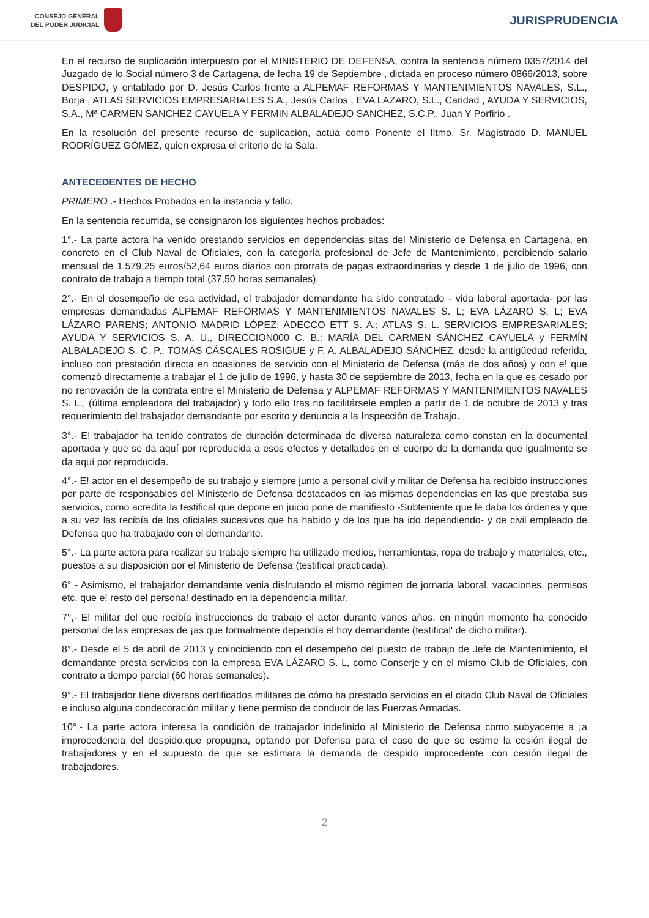CONSEJO GENERAL
DEL PODER JUDICIAL
JURISPRUDENCIA
En el recurso de suplicación interpuesto por el MINISTERIO DE DEFENSA, contra la sentencia número 0357/2014 del Juzgado de lo Social número 3 de Cartagena, de fecha 19 de Septiembre , dictada en proceso número 0866/2013, sobre DESPIDO, y entablado por D. Jesús Carlos frente a ALPEMAF REFORMAS Y MANTENIMIENTOS NAVALES, S.L., Borja , ATLAS SERVICIOS EMPRESARIALES S.A., Jesús Carlos , EVA LAZARO, S.L., Caridad , AYUDA Y SERVICIOS, S.A., Mª CARMEN SANCHEZ CAYUELA Y FERMIN ALBALADEJO SANCHEZ, S.C.P., Juan Y Porfirio .
En la resolución del presente recurso de suplicación, actúa como Ponente el Iltmo. Sr. Magistrado D. MANUEL RODRÍGUEZ GÓMEZ, quien expresa el criterio de la Sala.
ANTECEDENTES DE HECHO
PRIMERO .- Hechos Probados en la instancia y fallo.
En la sentencia recurrida, se consignaron los siguientes hechos probados:
1°.- La parte actora ha venido prestando servicios en dependencias sitas del Ministerio de Defensa en Cartagena, en concreto en el Club Naval de Oficiales, con la categoría profesional de Jefe de Mantenimiento, percibiendo salario mensual de 1.579,25 euros/52,64 euros diarios con prorrata de pagas extraordinarias y desde 1 de julio de 1996, con contrato de trabajo a tiempo total (37,50 horas semanales).
2°.- En el desempeño de esa actividad, el trabajador demandante ha sido contratado - vida laboral aportada- por las empresas demandadas ALPEMAF REFORMAS Y MANTENIMIENTOS NAVALES S. L; EVA LÁZARO S. L; EVA LÁZARO PARENS; ANTONIO MADRID LÓPEZ; ADECCO ETT S. A.; ATLAS S. L. SERVICIOS EMPRESARIALES; AYUDA Y SERVICIOS S. A. U., DIRECCION000 C. B.; MARÍA DEL CARMEN SÁNCHEZ CAYUELA y FERMÍN ALBALADEJO S. C. P.; TOMÁS CÁSCALES ROSIGUE y F. A. ALBALADEJO SÁNCHEZ, desde la antigüedad referida, incluso con prestación directa en ocasiones de servicio con el Ministerio de Defensa (más de dos años) y con e! que comenzó directamente a trabajar el 1 de julio de 1996, y hasta 30 de septiembre de 2013, fecha en la que es cesado por no renovación de la contrata entre el Ministerio de Defensa y ALPEMAF REFORMAS Y MANTENIMIENTOS NAVALES S. L., (última empleadora del trabajador) y todo ello tras no facilitársele empleo a partir de 1 de octubre de 2013 y tras requerimiento del trabajador demandante por escrito y denuncia a la Inspección de Trabajo.
3°.- E! trabajador ha tenido contratos de duración determinada de diversa naturaleza como constan en la documental aportada y que se da aquí por reproducida a esos efectos y detallados en el cuerpo de la demanda que igualmente se da aquí por reproducida.
4°.- E! actor en el desempeño de su trabajo y siempre junto a personal civil y militar de Defensa ha recibido instrucciones por parte de responsables del Ministerio de Defensa destacados en las mismas dependencias en las que prestaba sus servicios, como acredita la testifical que depone en juicio pone de manifiesto -Subteniente que le daba los órdenes y que a su vez las recibía de los oficiales sucesivos que ha habido y de los que ha ido dependiendo- y de civil empleado de Defensa que ha trabajado con el demandante.
5°.- La parte actora para realizar su trabajo siempre ha utilizado medios, herramientas, ropa de trabajo y materiales, etc., puestos a su disposición por el Ministerio de Defensa (testifical practicada).
6° - Asimismo, el trabajador demandante venia disfrutando el mismo régimen de jornada laboral, vacaciones, permisos etc. que e! resto del persona! destinado en la dependencia militar.
7°,- El militar del que recibía instrucciones de trabajo el actor durante vanos años, en ningún momento ha conocido personal de las empresas de ¡as que formalmente dependía el hoy demandante (testifical' de dicho militar).
8°.- Desde el 5 de abril de 2013 y coincidiendo con el desempeño del puesto de trabajo de Jefe de Mantenimiento, el demandante presta servicios con la empresa EVA LÁZARO S. L, como Conserje y en el mismo Club de Oficiales, con contrato a tiempo parcial (60 horas semanales).
9°.- El trabajador tiene diversos certificados militares de cómo ha prestado servicios en el citado Club Naval de Oficiales e incluso alguna condecoración militar y tiene permiso de conducir de las Fuerzas Armadas.
10°.- La parte actora interesa la condición de trabajador indefinido al Ministerio de Defensa como subyacente a ¡a improcedencia del despido.que propugna, optando por Defensa para el caso de que se estime la cesión ilegal de trabajadores y en el supuesto de que se estimara la demanda de despido improcedente .con cesión ilegal de trabajadores.
2